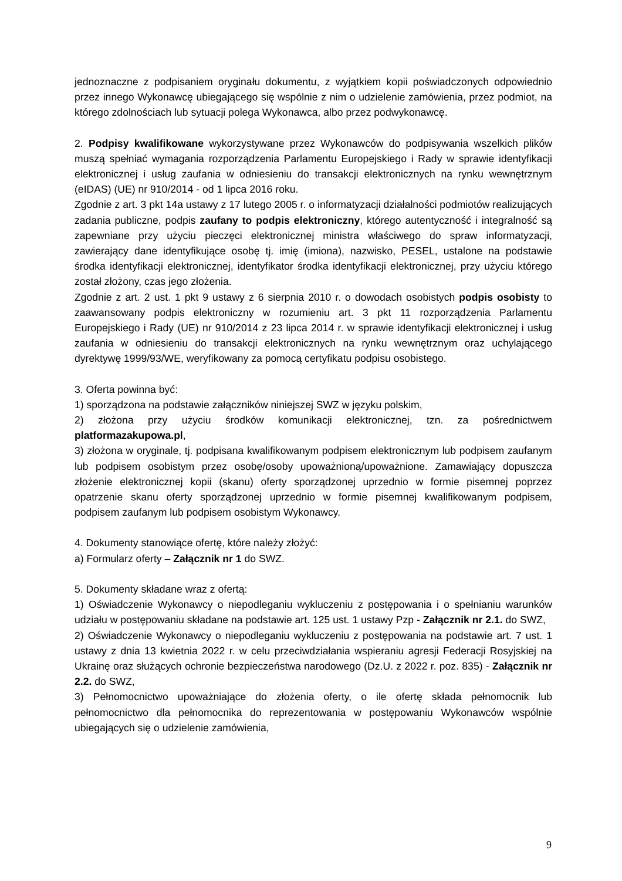jednoznaczne z podpisaniem oryginału dokumentu, z wyjątkiem kopii poświadczonych odpowiednio przez innego Wykonawcę ubiegającego się wspólnie z nim o udzielenie zamówienia, przez podmiot, na którego zdolnościach lub sytuacji polega Wykonawca, albo przez podwykonawcę.
2. Podpisy kwalifikowane wykorzystywane przez Wykonawców do podpisywania wszelkich plików muszą spełniać wymagania rozporządzenia Parlamentu Europejskiego i Rady w sprawie identyfikacji elektronicznej i usług zaufania w odniesieniu do transakcji elektronicznych na rynku wewnętrznym (eIDAS) (UE) nr 910/2014 - od 1 lipca 2016 roku.
Zgodnie z art. 3 pkt 14a ustawy z 17 lutego 2005 r. o informatyzacji działalności podmiotów realizujących zadania publiczne, podpis zaufany to podpis elektroniczny, którego autentyczność i integralność są zapewniane przy użyciu pieczęci elektronicznej ministra właściwego do spraw informatyzacji, zawierający dane identyfikujące osobę tj. imię (imiona), nazwisko, PESEL, ustalone na podstawie środka identyfikacji elektronicznej, identyfikator środka identyfikacji elektronicznej, przy użyciu którego został złożony, czas jego złożenia.
Zgodnie z art. 2 ust. 1 pkt 9 ustawy z 6 sierpnia 2010 r. o dowodach osobistych podpis osobisty to zaawansowany podpis elektroniczny w rozumieniu art. 3 pkt 11 rozporządzenia Parlamentu Europejskiego i Rady (UE) nr 910/2014 z 23 lipca 2014 r. w sprawie identyfikacji elektronicznej i usług zaufania w odniesieniu do transakcji elektronicznych na rynku wewnętrznym oraz uchylającego dyrektywę 1999/93/WE, weryfikowany za pomocą certyfikatu podpisu osobistego.
3. Oferta powinna być:
1) sporządzona na podstawie załączników niniejszej SWZ w języku polskim,
2) złożona przy użyciu środków komunikacji elektronicznej, tzn. za pośrednictwem platformazakupowa.pl,
3) złożona w oryginale, tj. podpisana kwalifikowanym podpisem elektronicznym lub podpisem zaufanym lub podpisem osobistym przez osobę/osoby upoważnioną/upoważnione. Zamawiający dopuszcza złożenie elektronicznej kopii (skanu) oferty sporządzonej uprzednio w formie pisemnej poprzez opatrzenie skanu oferty sporządzonej uprzednio w formie pisemnej kwalifikowanym podpisem, podpisem zaufanym lub podpisem osobistym Wykonawcy.
4. Dokumenty stanowiące ofertę, które należy złożyć:
a) Formularz oferty – Załącznik nr 1 do SWZ.
5. Dokumenty składane wraz z ofertą:
1) Oświadczenie Wykonawcy o niepodleganiu wykluczeniu z postępowania i o spełnianiu warunków udziału w postępowaniu składane na podstawie art. 125 ust. 1 ustawy Pzp - Załącznik nr 2.1. do SWZ,
2) Oświadczenie Wykonawcy o niepodleganiu wykluczeniu z postępowania na podstawie art. 7 ust. 1 ustawy z dnia 13 kwietnia 2022 r. w celu przeciwdziałania wspieraniu agresji Federacji Rosyjskiej na Ukrainę oraz służących ochronie bezpieczeństwa narodowego (Dz.U. z 2022 r. poz. 835) - Załącznik nr 2.2. do SWZ,
3) Pełnomocnictwo upoważniające do złożenia oferty, o ile ofertę składa pełnomocnik lub pełnomocnictwo dla pełnomocnika do reprezentowania w postępowaniu Wykonawców wspólnie ubiegających się o udzielenie zamówienia,
9